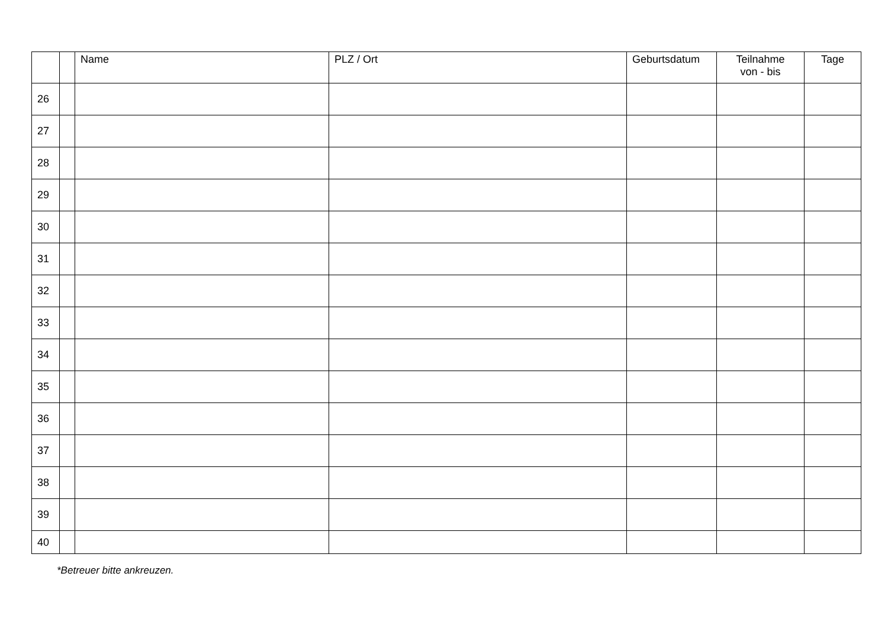| | | Name | PLZ / Ort | Geburtsdatum | Teilnahme von - bis | Tage |
| --- | --- | --- | --- | --- | --- | --- |
| 26 | | | | | | |
| 27 | | | | | | |
| 28 | | | | | | |
| 29 | | | | | | |
| 30 | | | | | | |
| 31 | | | | | | |
| 32 | | | | | | |
| 33 | | | | | | |
| 34 | | | | | | |
| 35 | | | | | | |
| 36 | | | | | | |
| 37 | | | | | | |
| 38 | | | | | | |
| 39 | | | | | | |
| 40 | | | | | | |
*Betreuer bitte ankreuzen.